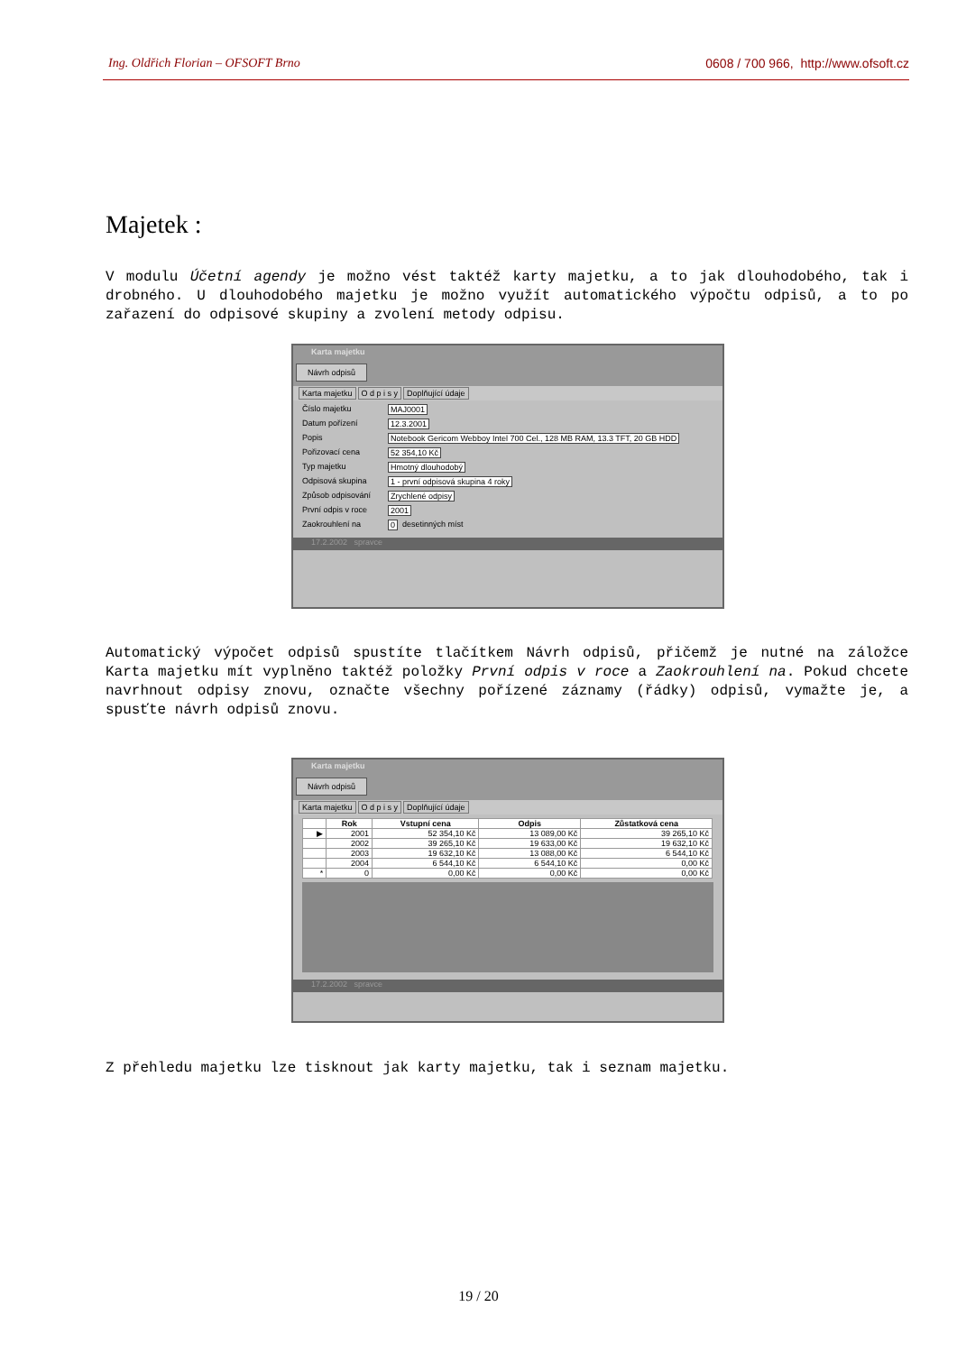Ing. Oldřich Florian – OFSOFT Brno 0608 / 700 966, http://www.ofsoft.cz
Majetek :
V modulu Účetní agendy je možno vést taktéž karty majetku, a to jak dlouhodobého, tak i drobného. U dlouhodobého majetku je možno využít automatického výpočtu odpisů, a to po zařazení do odpisové skupiny a zvolení metody odpisu.
Karta majetku
Návrh odpisů
Karta majetku O d p i s y Doplňující údaje
Číslo majetku MAJ0001
Datum pořízení 12.3.2001
Popis Notebook Gericom Webboy Intel 700 Cel., 128 MB RAM, 13.3 TFT, 20 GB HDD
Pořizovací cena 52 354,10 Kč
Typ majetku Hmotný dlouhodobý
Odpisová skupina 1 - první odpisová skupina 4 roky
Způsob odpisování Zrychlené odpisy
První odpis v roce 2001
Zaokrouhlení na 0 desetinných míst
17.2.2002 spravce
Automatický výpočet odpisů spustíte tlačítkem Návrh odpisů, přičemž je nutné na záložce Karta majetku mít vyplněno taktéž položky První odpis v roce a Zaokrouhlení na. Pokud chcete navrhnout odpisy znovu, označte všechny pořízené záznamy (řádky) odpisů, vymažte je, a spusťte návrh odpisů znovu.
Karta majetku
Návrh odpisů
Karta majetku O d p i s y Doplňující údaje
| | Rok | Vstupní cena | Odpis | Zůstatková cena |
| --- | --- | --- | --- | --- |
| ▶ | 2001 | 52 354,10 Kč | 13 089,00 Kč | 39 265,10 Kč |
| | 2002 | 39 265,10 Kč | 19 633,00 Kč | 19 632,10 Kč |
| | 2003 | 19 632,10 Kč | 13 088,00 Kč | 6 544,10 Kč |
| | 2004 | 6 544,10 Kč | 6 544,10 Kč | 0,00 Kč |
| * | 0 | 0,00 Kč | 0,00 Kč | 0,00 Kč |
17.2.2002 spravce
Z přehledu majetku lze tisknout jak karty majetku, tak i seznam majetku.
19 / 20